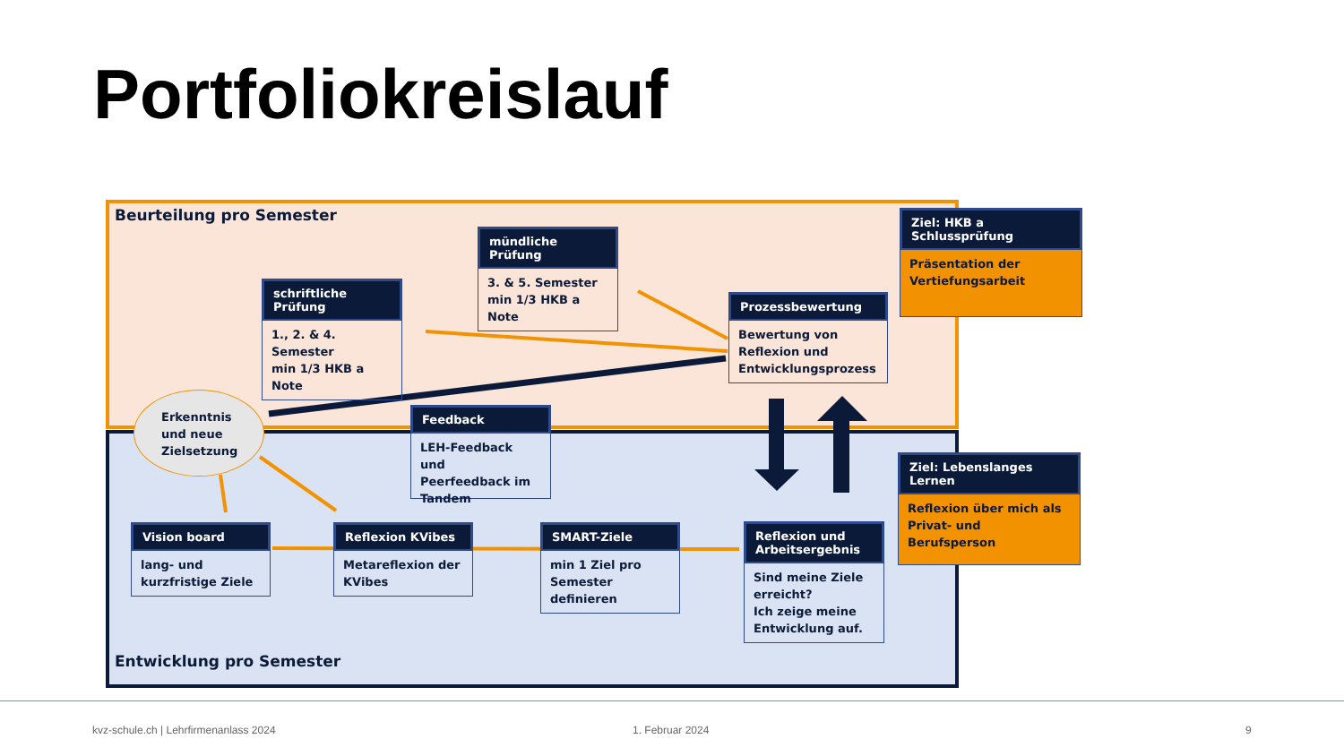Portfoliokreislauf
Beurteilung pro Semester
schriftliche Prüfung
1., 2. & 4. Semester
min 1/3 HKB a Note
mündliche Prüfung
3. & 5. Semester
min 1/3 HKB a Note
Prozessbewertung
Bewertung von
Reflexion und
Entwicklungsprozess
Ziel: HKB a Schlussprüfung
Präsentation der
Vertiefungsarbeit
Erkenntnis
und neue
Zielsetzung
Feedback
LEH-Feedback und
Peerfeedback im
Tandem
Ziel: Lebenslanges Lernen
Reflexion über mich als
Privat- und Berufsperson
Vision board
lang- und
kurzfristige Ziele
Reflexion KVibes
Metareflexion der
KVibes
SMART-Ziele
min 1 Ziel pro
Semester definieren
Reflexion und
Arbeitsergebnis
Sind meine Ziele
erreicht?
Ich zeige meine
Entwicklung auf.
Entwicklung pro Semester
kvz-schule.ch | Lehrfirmenanlass 2024
1. Februar 2024 9